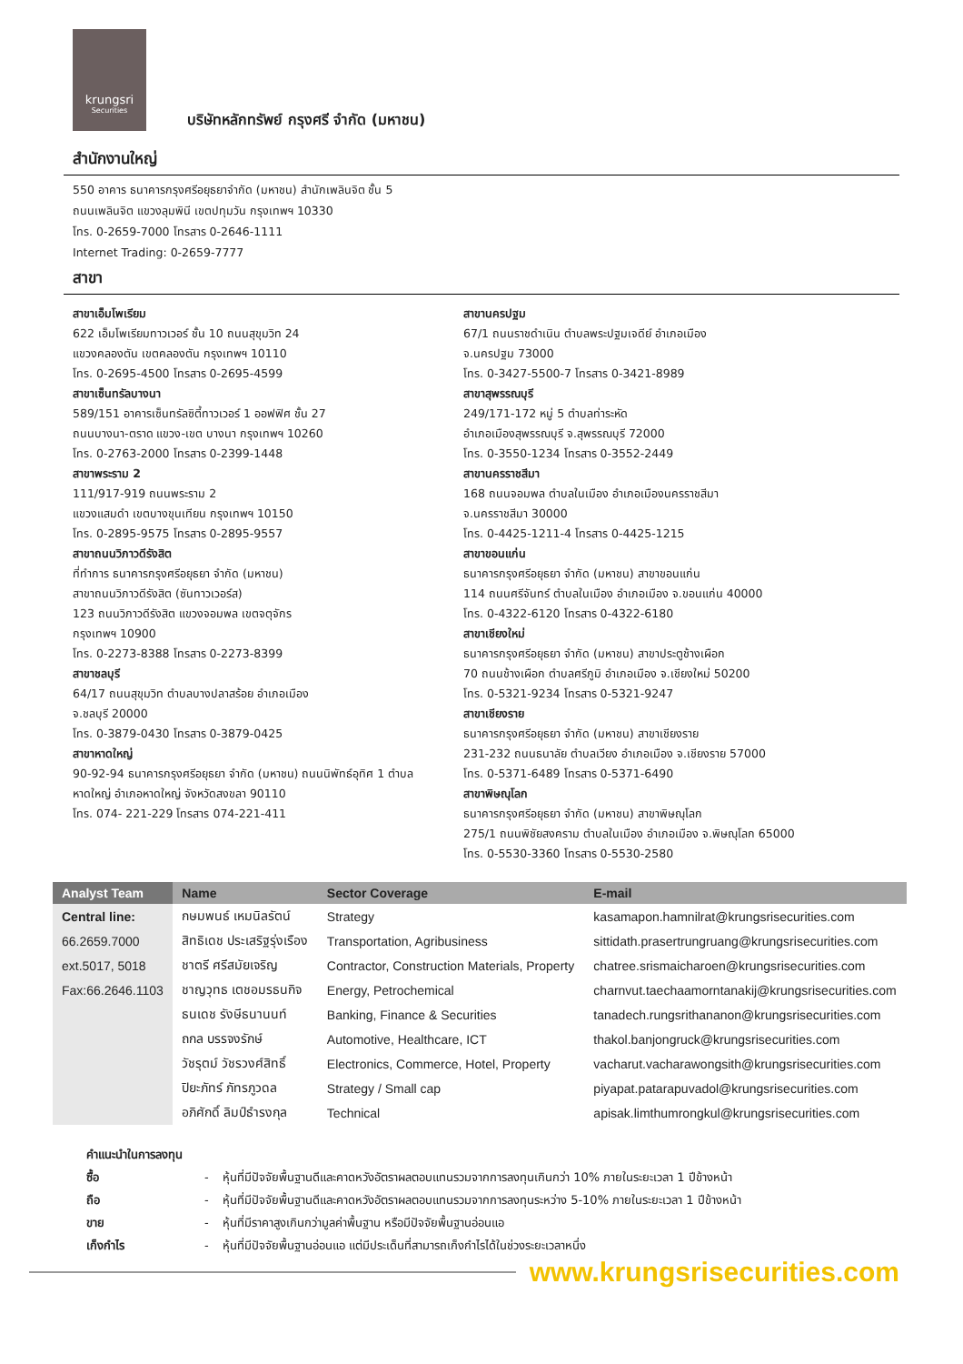krungsri Securities
บริษัทหลักทรัพย์ กรุงศรี จำกัด (มหาชน)
สำนักงานใหญ่
550 อาคาร ธนาคารกรุงศรีอยุธยาจำกัด (มหาชน) สำนักเพลินจิต ชั้น 5
ถนนเพลินจิต แขวงลุมพินี เขตปทุมวัน กรุงเทพฯ 10330
โทร. 0-2659-7000 โทรสาร 0-2646-1111
Internet Trading: 0-2659-7777
สาขา
สาขาเอ็มโพเรียม
622 เอ็มโพเรียมทาวเวอร์ ชั้น 10 ถนนสุขุมวิท 24
แขวงคลองตัน เขตคลองตัน กรุงเทพฯ 10110
โทร. 0-2695-4500 โทรสาร 0-2695-4599
สาขาเซ็นทรัลบางนา
589/151 อาคารเซ็นทรัลซิตี้ทาวเวอร์ 1 ออฟฟิศ ชั้น 27
ถนนบางนา-ตราด แขวง-เขต บางนา กรุงเทพฯ 10260
โทร. 0-2763-2000 โทรสาร 0-2399-1448
สาขาพระราม 2
111/917-919 ถนนพระราม 2
แขวงแสมดำ เขตบางขุนเทียน กรุงเทพฯ 10150
โทร. 0-2895-9575 โทรสาร 0-2895-9557
สาขาถนนวิภาวดีรังสิต
ที่ทำการ ธนาคารกรุงศรีอยุธยา จำกัด (มหาชน)
สาขาถนนวิภาวดีรังสิต (ซันทาวเวอร์ส)
123 ถนนวิภาวดีรังสิต แขวงจอมพล เขตจตุจักร
กรุงเทพฯ 10900
โทร. 0-2273-8388 โทรสาร 0-2273-8399
สาขาชลบุรี
64/17 ถนนสุขุมวิท ตำบลบางปลาสร้อย อำเภอเมือง
จ.ชลบุรี 20000
โทร. 0-3879-0430 โทรสาร 0-3879-0425
สาขาหาดใหญ่
90-92-94 ธนาคารกรุงศรีอยุธยา จำกัด (มหาชน) ถนนนิพัทธ์อุทิศ 1 ตำบล
หาดใหญ่ อำเภอหาดใหญ่ จังหวัดสงขลา 90110
โทร. 074- 221-229 โทรสาร 074-221-411
สาขานครปฐม
67/1 ถนนราชดำเนิน ตำบลพระปฐมเจดีย์ อำเภอเมือง
จ.นครปฐม 73000
โทร. 0-3427-5500-7 โทรสาร 0-3421-8989
สาขาสุพรรณบุรี
249/171-172 หมู่ 5 ตำบลท่าระหัด
อำเภอเมืองสุพรรณบุรี จ.สุพรรณบุรี 72000
โทร. 0-3550-1234 โทรสาร 0-3552-2449
สาขานครราชสีมา
168 ถนนจอมพล ตำบลในเมือง อำเภอเมืองนครราชสีมา
จ.นครราชสีมา 30000
โทร. 0-4425-1211-4 โทรสาร 0-4425-1215
สาขาขอนแก่น
ธนาคารกรุงศรีอยุธยา จำกัด (มหาชน) สาขาขอนแก่น
114 ถนนศรีจันทร์ ตำบลในเมือง อำเภอเมือง จ.ขอนแก่น 40000
โทร. 0-4322-6120 โทรสาร 0-4322-6180
สาขาเชียงใหม่
ธนาคารกรุงศรีอยุธยา จำกัด (มหาชน) สาขาประตูช้างเผือก
70 ถนนช้างเผือก ตำบลศรีภูมิ อำเภอเมือง จ.เชียงใหม่ 50200
โทร. 0-5321-9234 โทรสาร 0-5321-9247
สาขาเชียงราย
ธนาคารกรุงศรีอยุธยา จำกัด (มหาชน) สาขาเชียงราย
231-232 ถนนธนาลัย ตำบลเวียง อำเภอเมือง จ.เชียงราย 57000
โทร. 0-5371-6489 โทรสาร 0-5371-6490
สาขาพิษณุโลก
ธนาคารกรุงศรีอยุธยา จำกัด (มหาชน) สาขาพิษณุโลก
275/1 ถนนพิชัยสงคราม ตำบลในเมือง อำเภอเมือง จ.พิษณุโลก 65000
โทร. 0-5530-3360 โทรสาร 0-5530-2580
| Analyst Team | Name | Sector Coverage | E-mail |
| --- | --- | --- | --- |
| Central line: | กษมพนธ์ เหมนิลรัตน์ | Strategy | kasamapon.hamnilrat@krungsrisecurities.com |
| 66.2659.7000 | สิทธิเดช ประเสริฐรุ่งเรือง | Transportation, Agribusiness | sittidath.prasertrungruang@krungsrisecurities.com |
| ext.5017, 5018 | ชาตรี ศรีสมัยเจริญ | Contractor, Construction Materials, Property | chatree.srismaicharoen@krungsrisecurities.com |
| Fax:66.2646.1103 | ชาญวุทธ เตชอมรธนกิจ | Energy, Petrochemical | charnvut.taechaamorntanakij@krungsrisecurities.com |
| | ธนเดช รังษีธนานนท์ | Banking, Finance & Securities | tanadech.rungsrithananon@krungsrisecurities.com |
| | ถกล บรรจงรักษ์ | Automotive, Healthcare, ICT | thakol.banjongruck@krungsrisecurities.com |
| | วัชรุตม์ วัชรวงศ์สิทธิ์ | Electronics, Commerce, Hotel, Property | vacharut.vacharawongsith@krungsrisecurities.com |
| | ปิยะภัทร์ ภัทรภูวดล | Strategy / Small cap | piyapat.patarapuvadol@krungsrisecurities.com |
| | อภิศักดิ์ ลิมป์ธำรงกุล | Technical | apisak.limthumrongkul@krungsrisecurities.com |
คำแนะนำในการลงทุน
ซื้อ - หุ้นที่มีปัจจัยพื้นฐานดีและคาดหวังอัตราผลตอบแทนรวมจากการลงทุนเกินกว่า 10% ภายในระยะเวลา 1 ปีข้างหน้า
ถือ - หุ้นที่มีปัจจัยพื้นฐานดีและคาดหวังอัตราผลตอบแทนรวมจากการลงทุนระหว่าง 5-10% ภายในระยะเวลา 1 ปีข้างหน้า
ขาย - หุ้นที่มีราคาสูงเกินกว่ามูลค่าพื้นฐาน หรือมีปัจจัยพื้นฐานอ่อนแอ
เก็งกำไร - หุ้นที่มีปัจจัยพื้นฐานอ่อนแอ แต่มีประเด็นที่สามารถเก็งกำไรได้ในช่วงระยะเวลาหนึ่ง
www.krungsrisecurities.com